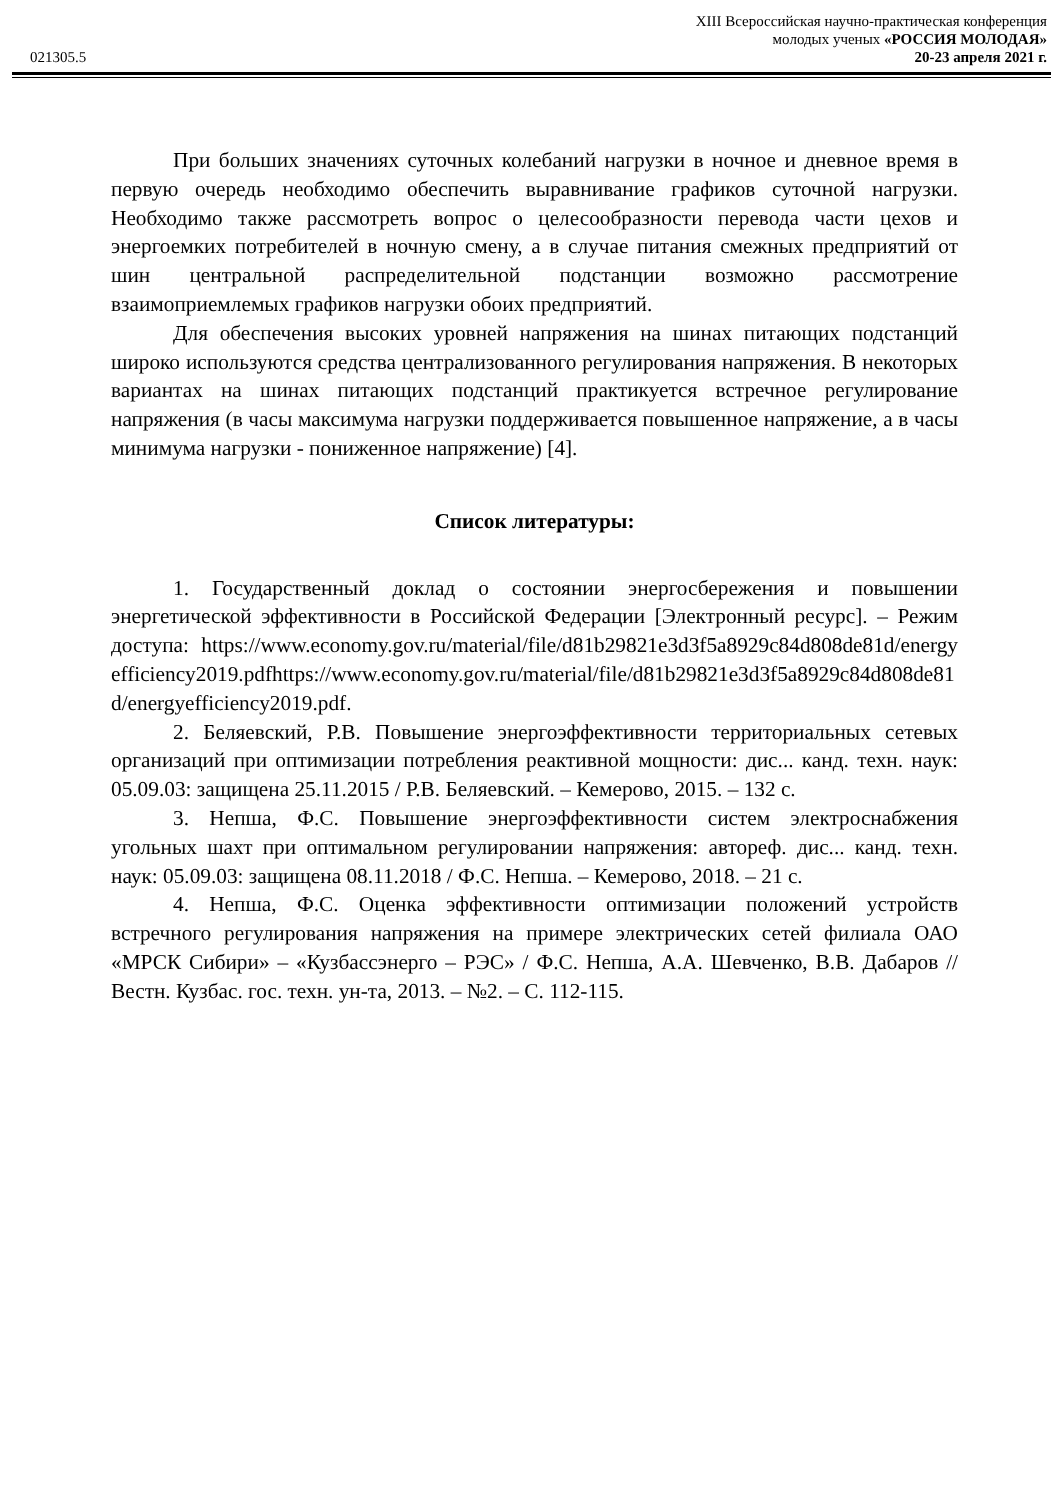021305.5
XIII Всероссийская научно-практическая конференция
молодых ученых «РОССИЯ МОЛОДАЯ»
20-23 апреля 2021 г.
При больших значениях суточных колебаний нагрузки в ночное и дневное время в первую очередь необходимо обеспечить выравнивание графиков суточной нагрузки. Необходимо также рассмотреть вопрос о целесообразности перевода части цехов и энергоемких потребителей в ночную смену, а в случае питания смежных предприятий от шин центральной распределительной подстанции возможно рассмотрение взаимоприемлемых графиков нагрузки обоих предприятий.
Для обеспечения высоких уровней напряжения на шинах питающих подстанций широко используются средства централизованного регулирования напряжения. В некоторых вариантах на шинах питающих подстанций практикуется встречное регулирование напряжения (в часы максимума нагрузки поддерживается повышенное напряжение, а в часы минимума нагрузки - пониженное напряжение) [4].
Список литературы:
1. Государственный доклад о состоянии энергосбережения и повышении энергетической эффективности в Российской Федерации [Электронный ресурс]. – Режим доступа: https://www.economy.gov.ru/material/file/d81b29821e3d3f5a8929c84d808de81d/energyefficiency2019.pdfhttps://www.economy.gov.ru/material/file/d81b29821e3d3f5a8929c84d808de81d/energyefficiency2019.pdf.
2. Беляевский, Р.В. Повышение энергоэффективности территориальных сетевых организаций при оптимизации потребления реактивной мощности: дис... канд. техн. наук: 05.09.03: защищена 25.11.2015 / Р.В. Беляевский. – Кемерово, 2015. – 132 с.
3. Непша, Ф.С. Повышение энергоэффективности систем электроснабжения угольных шахт при оптимальном регулировании напряжения: автореф. дис... канд. техн. наук: 05.09.03: защищена 08.11.2018 / Ф.С. Непша. – Кемерово, 2018. – 21 с.
4. Непша, Ф.С. Оценка эффективности оптимизации положений устройств встречного регулирования напряжения на примере электрических сетей филиала ОАО «МРСК Сибири» – «Кузбассэнерго – РЭС» / Ф.С. Непша, А.А. Шевченко, В.В. Дабаров // Вестн. Кузбас. гос. техн. ун-та, 2013. – №2. – С. 112-115.